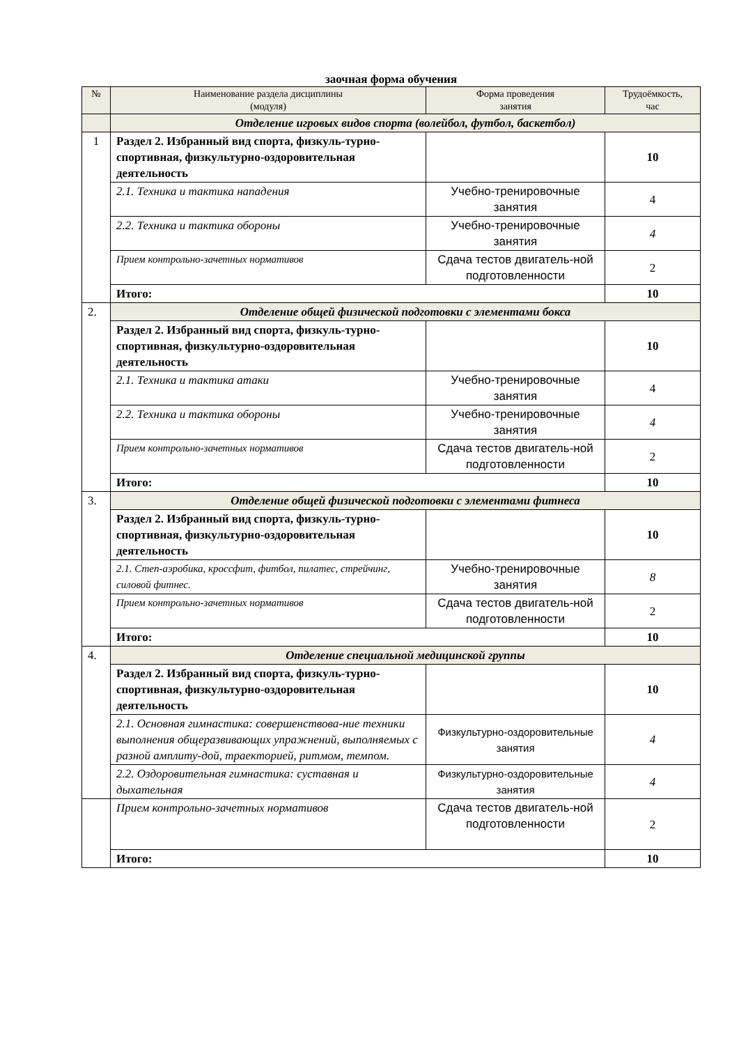заочная форма обучения
| № | Наименование раздела дисциплины (модуля) | Форма проведения занятия | Трудоёмкость, час |
| --- | --- | --- | --- |
| | Отделение игровых видов спорта (волейбол, футбол, баскетбол) | | |
| 1 | Раздел 2. Избранный вид спорта, физкуль-турно-спортивная, физкультурно-оздоровительная деятельность | | 10 |
| | 2.1. Техника и тактика нападения | Учебно-тренировочные занятия | 4 |
| | 2.2. Техника и тактика обороны | Учебно-тренировочные занятия | 4 |
| | Прием контрольно-зачетных нормативов | Сдача тестов двигатель-ной подготовленности | 2 |
| | Итого: | | 10 |
| 2. | Отделение общей физической подготовки с элементами бокса | | |
| | Раздел 2. Избранный вид спорта, физкуль-турно-спортивная, физкультурно-оздоровительная деятельность | | 10 |
| | 2.1. Техника и тактика атаки | Учебно-тренировочные занятия | 4 |
| | 2.2. Техника и тактика обороны | Учебно-тренировочные занятия | 4 |
| | Прием контрольно-зачетных нормативов | Сдача тестов двигатель-ной подготовленности | 2 |
| | Итого: | | 10 |
| 3. | Отделение общей физической подготовки с элементами фитнеса | | |
| | Раздел 2. Избранный вид спорта, физкуль-турно-спортивная, физкультурно-оздоровительная деятельность | | 10 |
| | 2.1. Степ-аэробика, кроссфит, фитбол, пилатес, стрейчинг, силовой фитнес. | Учебно-тренировочные занятия | 8 |
| | Прием контрольно-зачетных нормативов | Сдача тестов двигатель-ной подготовленности | 2 |
| | Итого: | | 10 |
| 4. | Отделение специальной медицинской группы | | |
| | Раздел 2. Избранный вид спорта, физкуль-турно-спортивная, физкультурно-оздоровительная деятельность | | 10 |
| | 2.1. Основная гимнастика: совершенствова-ние техники выполнения общеразвивающих упражнений, выполняемых с разной амплиту-дой, траекторией, ритмом, темпом. | Физкультурно-оздоровительные занятия | 4 |
| | 2.2. Оздоровительная гимнастика: суставная и дыхательная | Физкультурно-оздоровительные занятия | 4 |
| | Прием контрольно-зачетных нормативов | Сдача тестов двигатель-ной подготовленности | 2 |
| | Итого: | | 10 |